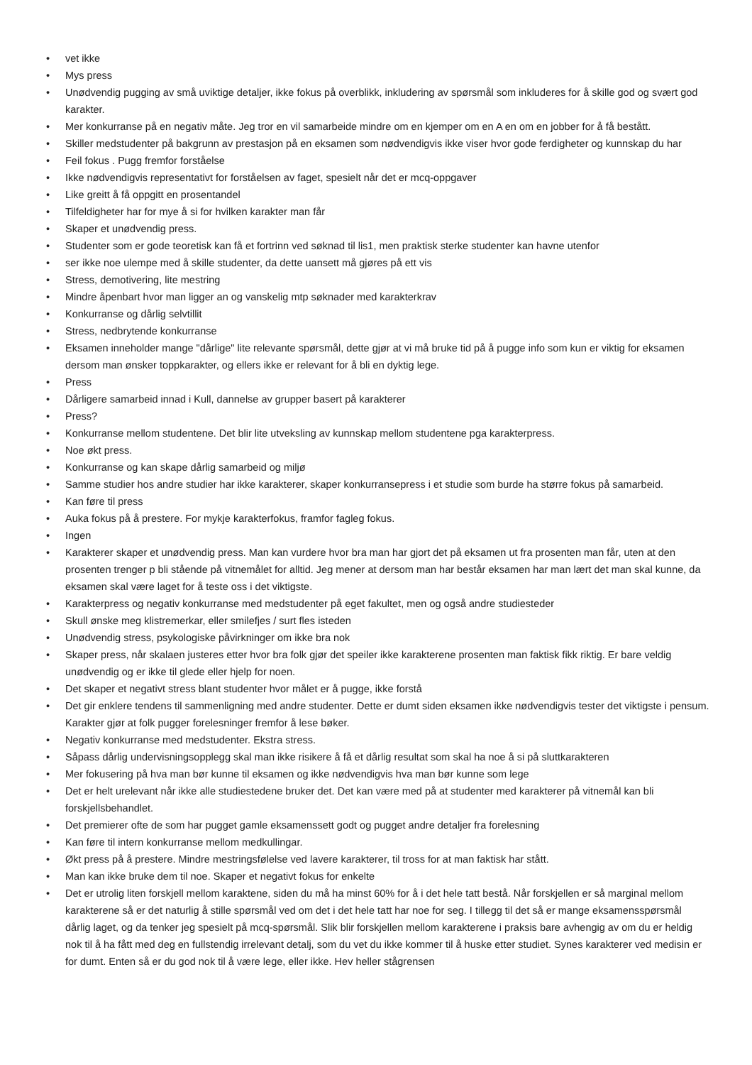• vet ikke
• Mys press
• Unødvendig pugging av små uviktige detaljer, ikke fokus på overblikk, inkludering av spørsmål som inkluderes for å skille god og svært god karakter.
• Mer konkurranse på en negativ måte. Jeg tror en vil samarbeide mindre om en kjemper om en A en om en jobber for å få bestått.
• Skiller medstudenter på bakgrunn av prestasjon på en eksamen som nødvendigvis ikke viser hvor gode ferdigheter og kunnskap du har
• Feil fokus . Pugg fremfor forståelse
• Ikke nødvendigvis representativt for forståelsen av faget, spesielt når det er mcq-oppgaver
• Like greitt å få oppgitt en prosentandel
• Tilfeldigheter har for mye å si for hvilken karakter man får
• Skaper et unødvendig press.
• Studenter som er gode teoretisk kan få et fortrinn ved søknad til lis1, men praktisk sterke studenter kan havne utenfor
• ser ikke noe ulempe med å skille studenter, da dette uansett må gjøres på ett vis
• Stress, demotivering, lite mestring
• Mindre åpenbart hvor man ligger an og vanskelig mtp søknader med karakterkrav
• Konkurranse og dårlig selvtillit
• Stress, nedbrytende konkurranse
• Eksamen inneholder mange "dårlige" lite relevante spørsmål, dette gjør at vi må bruke tid på å pugge info som kun er viktig for eksamen dersom man ønsker toppkarakter, og ellers ikke er relevant for å bli en dyktig lege.
• Press
• Dårligere samarbeid innad i Kull, dannelse av grupper basert på karakterer
• Press?
• Konkurranse mellom studentene. Det blir lite utveksling av kunnskap mellom studentene pga karakterpress.
• Noe økt press.
• Konkurranse og kan skape dårlig samarbeid og miljø
• Samme studier hos andre studier har ikke karakterer, skaper konkurransepress i et studie som burde ha større fokus på samarbeid.
• Kan føre til press
• Auka fokus på å prestere. For mykje karakterfokus, framfor fagleg fokus.
• Ingen
• Karakterer skaper et unødvendig press. Man kan vurdere hvor bra man har gjort det på eksamen ut fra prosenten man får, uten at den prosenten trenger p bli stående på vitnemålet for alltid. Jeg mener at dersom man har består eksamen har man lært det man skal kunne, da eksamen skal være laget for å teste oss i det viktigste.
• Karakterpress og negativ konkurranse med medstudenter på eget fakultet, men og også andre studiesteder
• Skull ønske meg klistremerkar, eller smilefjes / surt fles isteden
• Unødvendig stress, psykologiske påvirkninger om ikke bra nok
• Skaper press, når skalaen justeres etter hvor bra folk gjør det speiler ikke karakterene prosenten man faktisk fikk riktig. Er bare veldig unødvendig og er ikke til glede eller hjelp for noen.
• Det skaper et negativt stress blant studenter hvor målet er å pugge, ikke forstå
• Det gir enklere tendens til sammenligning med andre studenter. Dette er dumt siden eksamen ikke nødvendigvis tester det viktigste i pensum. Karakter gjør at folk pugger forelesninger fremfor å lese bøker.
• Negativ konkurranse med medstudenter. Ekstra stress.
• Såpass dårlig undervisningsopplegg skal man ikke risikere å få et dårlig resultat som skal ha noe å si på sluttkarakteren
• Mer fokusering på hva man bør kunne til eksamen og ikke nødvendigvis hva man bør kunne som lege
• Det er helt urelevant når ikke alle studiestedene bruker det. Det kan være med på at studenter med karakterer på vitnemål kan bli forskjellsbehandlet.
• Det premierer ofte de som har pugget gamle eksamenssett godt og pugget andre detaljer fra forelesning
• Kan føre til intern konkurranse mellom medkullingar.
• Økt press på å prestere. Mindre mestringsfølelse ved lavere karakterer, til tross for at man faktisk har stått.
• Man kan ikke bruke dem til noe. Skaper et negativt fokus for enkelte
• Det er utrolig liten forskjell mellom karaktene, siden du må ha minst 60% for å i det hele tatt bestå. Når forskjellen er så marginal mellom karakterene så er det naturlig å stille spørsmål ved om det i det hele tatt har noe for seg. I tillegg til det så er mange eksamensspørsmål dårlig laget, og da tenker jeg spesielt på mcq-spørsmål. Slik blir forskjellen mellom karakterene i praksis bare avhengig av om du er heldig nok til å ha fått med deg en fullstendig irrelevant detalj, som du vet du ikke kommer til å huske etter studiet. Synes karakterer ved medisin er for dumt. Enten så er du god nok til å være lege, eller ikke. Hev heller stågrensen